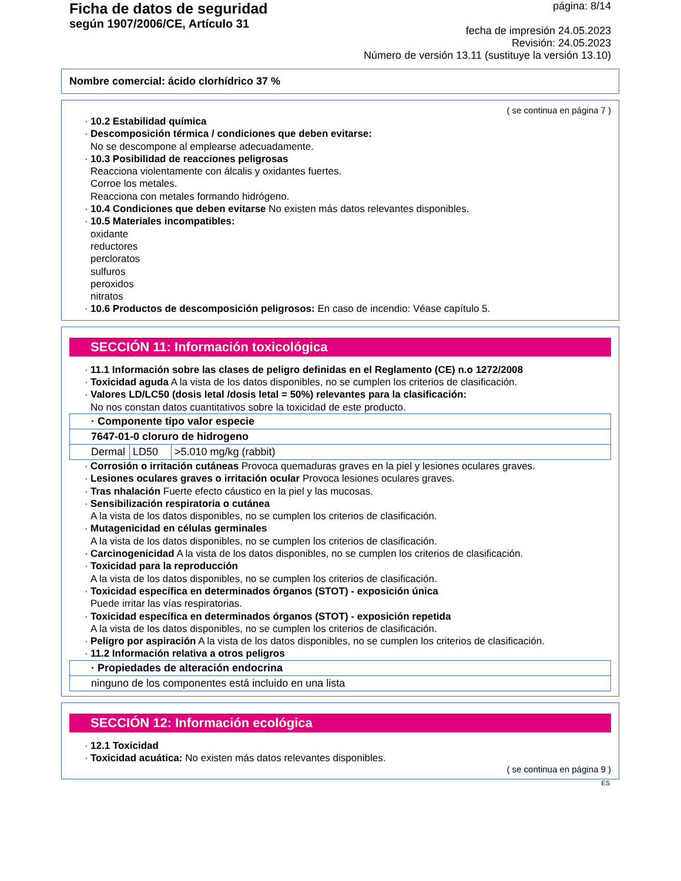Ficha de datos de seguridad
según 1907/2006/CE, Artículo 31
página: 8/14
fecha de impresión 24.05.2023
Revisión: 24.05.2023
Número de versión 13.11 (sustituye la versión 13.10)
Nombre comercial: ácido clorhídrico 37 %
( se continua en página 7 )
· 10.2 Estabilidad química
· Descomposición térmica / condiciones que deben evitarse:
No se descompone al emplearse adecuadamente.
· 10.3 Posibilidad de reacciones peligrosas
Reacciona violentamente con álcalis y oxidantes fuertes.
Corroe los metales.
Reacciona con metales formando hidrógeno.
· 10.4 Condiciones que deben evitarse No existen más datos relevantes disponibles.
· 10.5 Materiales incompatibles:
oxidante
reductores
percloratos
sulfuros
peroxidos
nitratos
· 10.6 Productos de descomposición peligrosos: En caso de incendio: Véase capítulo 5.
SECCIÓN 11: Información toxicológica
· 11.1 Información sobre las clases de peligro definidas en el Reglamento (CE) n.o 1272/2008
· Toxicidad aguda A la vista de los datos disponibles, no se cumplen los criterios de clasificación.
· Valores LD/LC50 (dosis letal /dosis letal = 50%) relevantes para la clasificación:
No nos constan datos cuantitativos sobre la toxicidad de este producto.
| · Componente tipo valor especie | | |
| 7647-01-0 cloruro de hidrogeno | | |
| Dermal | LD50 | >5.010 mg/kg (rabbit) |
· Corrosión o irritación cutáneas Provoca quemaduras graves en la piel y lesiones oculares graves.
· Lesiones oculares graves o irritación ocular Provoca lesiones oculares graves.
· Tras nhalación Fuerte efecto cáustico en la piel y las mucosas.
· Sensibilización respiratoria o cutánea
A la vista de los datos disponibles, no se cumplen los criterios de clasificación.
· Mutagenicidad en células germinales
A la vista de los datos disponibles, no se cumplen los criterios de clasificación.
· Carcinogenicidad A la vista de los datos disponibles, no se cumplen los criterios de clasificación.
· Toxicidad para la reproducción
A la vista de los datos disponibles, no se cumplen los criterios de clasificación.
· Toxicidad específica en determinados órganos (STOT) - exposición única
Puede irritar las vías respiratorias.
· Toxicidad específica en determinados órganos (STOT) - exposición repetida
A la vista de los datos disponibles, no se cumplen los criterios de clasificación.
· Peligro por aspiración A la vista de los datos disponibles, no se cumplen los criterios de clasificación.
· 11.2 Información relativa a otros peligros
| · Propiedades de alteración endocrina |
| ninguno de los componentes está incluido en una lista |
SECCIÓN 12: Información ecológica
· 12.1 Toxicidad
· Toxicidad acuática: No existen más datos relevantes disponibles.
( se continua en página 9 )
ES